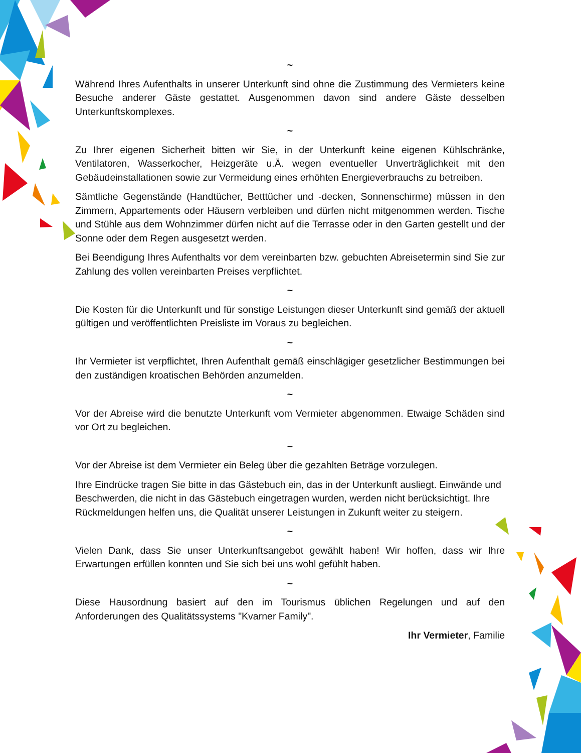~
Während Ihres Aufenthalts in unserer Unterkunft sind ohne die Zustimmung des Vermieters keine Besuche anderer Gäste gestattet. Ausgenommen davon sind andere Gäste desselben Unterkunftskomplexes.
~
Zu Ihrer eigenen Sicherheit bitten wir Sie, in der Unterkunft keine eigenen Kühlschränke, Ventilatoren, Wasserkocher, Heizgeräte u.Ä. wegen eventueller Unverträglichkeit mit den Gebäudeinstallationen sowie zur Vermeidung eines erhöhten Energieverbrauchs zu betreiben.
Sämtliche Gegenstände (Handtücher, Betttücher und -decken, Sonnenschirme) müssen in den Zimmern, Appartements oder Häusern verbleiben und dürfen nicht mitgenommen werden. Tische und Stühle aus dem Wohnzimmer dürfen nicht auf die Terrasse oder in den Garten gestellt und der Sonne oder dem Regen ausgesetzt werden.
Bei Beendigung Ihres Aufenthalts vor dem vereinbarten bzw. gebuchten Abreisetermin sind Sie zur Zahlung des vollen vereinbarten Preises verpflichtet.
~
Die Kosten für die Unterkunft und für sonstige Leistungen dieser Unterkunft sind gemäß der aktuell gültigen und veröffentlichten Preisliste im Voraus zu begleichen.
~
Ihr Vermieter ist verpflichtet, Ihren Aufenthalt gemäß einschlägiger gesetzlicher Bestimmungen bei den zuständigen kroatischen Behörden anzumelden.
~
Vor der Abreise wird die benutzte Unterkunft vom Vermieter abgenommen. Etwaige Schäden sind vor Ort zu begleichen.
~
Vor der Abreise ist dem Vermieter ein Beleg über die gezahlten Beträge vorzulegen.
Ihre Eindrücke tragen Sie bitte in das Gästebuch ein, das in der Unterkunft ausliegt. Einwände und Beschwerden, die nicht in das Gästebuch eingetragen wurden, werden nicht berücksichtigt. Ihre Rückmeldungen helfen uns, die Qualität unserer Leistungen in Zukunft weiter zu steigern.
~
Vielen Dank, dass Sie unser Unterkunftsangebot gewählt haben! Wir hoffen, dass wir Ihre Erwartungen erfüllen konnten und Sie sich bei uns wohl gefühlt haben.
~
Diese Hausordnung basiert auf den im Tourismus üblichen Regelungen und auf den Anforderungen des Qualitätssystems "Kvarner Family".
Ihr Vermieter, Familie